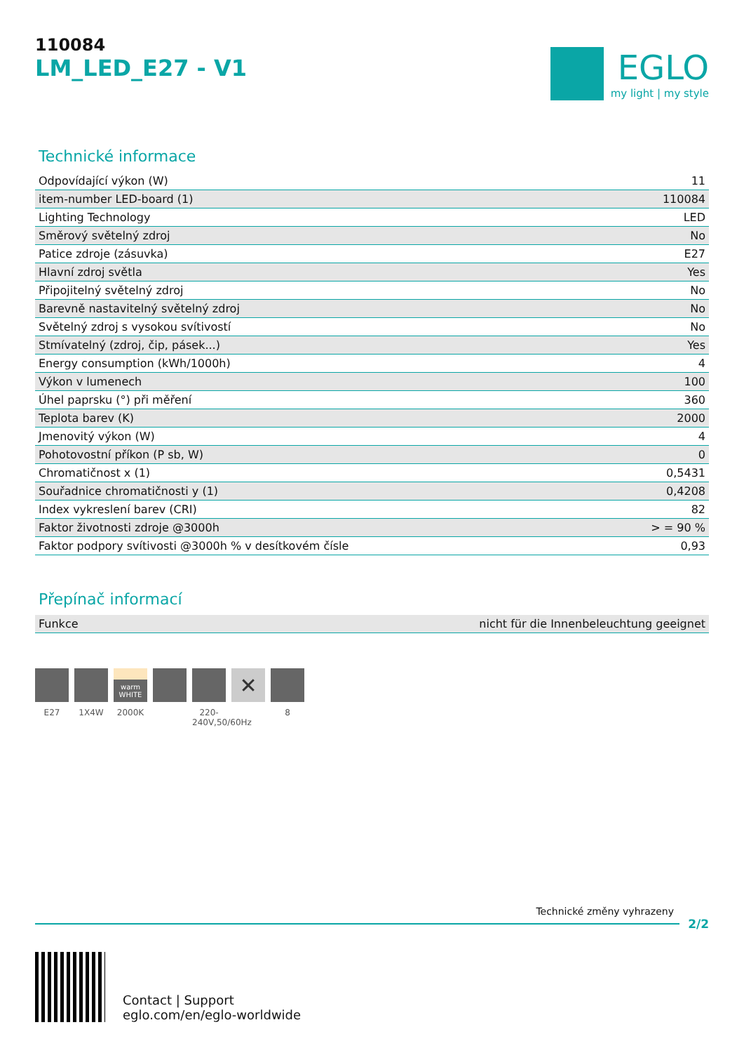110084
LM_LED_E27 - V1
EGLO
my light | my style
Technické informace
| Odpovídající výkon (W) | 11 |
| item-number LED-board (1) | 110084 |
| Lighting Technology | LED |
| Směrový světelný zdroj | No |
| Patice zdroje (zásuvka) | E27 |
| Hlavní zdroj světla | Yes |
| Připojitelný světelný zdroj | No |
| Barevně nastavitelný světelný zdroj | No |
| Světelný zdroj s vysokou svítivostí | No |
| Stmívatelný (zdroj, čip, pásek...) | Yes |
| Energy consumption (kWh/1000h) | 4 |
| Výkon v lumenech | 100 |
| Úhel paprsku (°) při měření | 360 |
| Teplota barev (K) | 2000 |
| Jmenovitý výkon (W) | 4 |
| Pohotovostní příkon (P sb, W) | 0 |
| Chromatičnost x (1) | 0,5431 |
| Souřadnice chromatičnosti y (1) | 0,4208 |
| Index vykreslení barev (CRI) | 82 |
| Faktor životnosti zdroje @3000h | > = 90 % |
| Faktor podpory svítivosti @3000h % v desítkovém čísle | 0,93 |
Přepínač informací
| Funkce | nicht für die Innenbeleuchtung geeignet |
E27 1X4W
warm WHITE
2000K
220-240V,50/60Hz
✕
8
Technické změny vyhrazeny
2/2
Contact | Support
eglo.com/en/eglo-worldwide